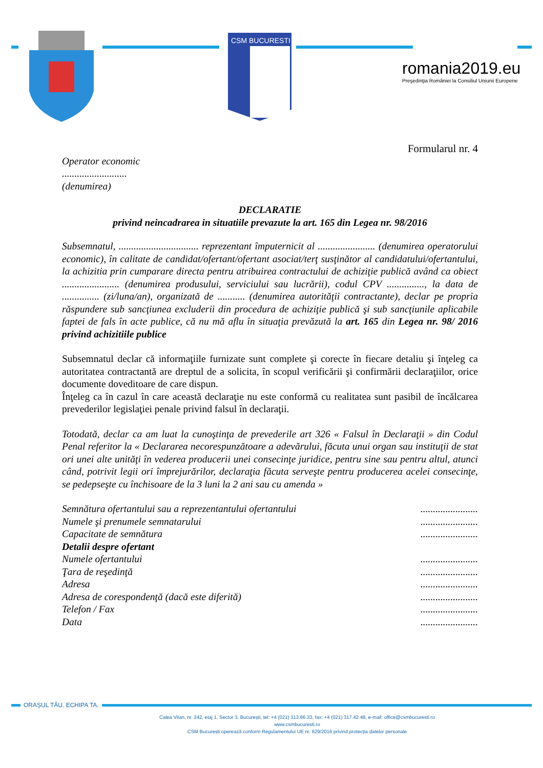CSM BUCURESTI
romania2019.eu
Preşedinţia României la Consiliul Uniunii Europene
Formularul nr. 4
Operator economic
..........................
(denumirea)
DECLARATIE
privind neincadrarea in situatiile prevazute la art. 165 din Legea nr. 98/2016
Subsemnatul, ................................ reprezentant împuternicit al ....................... (denumirea operatorului economic), în calitate de candidat/ofertant/ofertant asociat/terţ susţinător al candidatului/ofertantului, la achizitia prin cumparare directa pentru atribuirea contractului de achiziţie publică având ca obiect ....................... (denumirea produsului, serviciului sau lucrării), codul CPV ..............., la data de ............... (zi/luna/an), organizată de ........... (denumirea autorităţii contractante), declar pe propria răspundere sub sancţiunea excluderii din procedura de achiziţie publică şi sub sancţiunile aplicabile faptei de fals în acte publice, că nu mă aflu în situaţia prevăzută la art. 165 din Legea nr. 98/ 2016 privind achizitiile publice
Subsemnatul declar că informaţiile furnizate sunt complete şi corecte în fiecare detaliu şi înţeleg ca autoritatea contractantă are dreptul de a solicita, în scopul verificării şi confirmării declaraţiilor, orice documente doveditoare de care dispun.
Înţeleg ca în cazul în care această declaraţie nu este conformă cu realitatea sunt pasibil de încălcarea prevederilor legislaţiei penale privind falsul în declaraţii.
Totodată, declar ca am luat la cunoştinţa de prevederile art 326 « Falsul în Declaraţii » din Codul Penal referitor la « Declararea necorespunzătoare a adevărului, făcuta unui organ sau instituţii de stat ori unei alte unităţi în vederea producerii unei consecinţe juridice, pentru sine sau pentru altul, atunci când, potrivit legii ori împrejurărilor, declaraţia făcuta serveşte pentru producerea acelei consecinţe, se pedepseşte cu închisoare de la 3 luni la 2 ani sau cu amenda »
Semnătura ofertantului sau a reprezentantului ofertantului.......................
Numele şi prenumele semnatarului.......................
Capacitate de semnătura.......................
Detalii despre ofertant
Numele ofertantului.......................
Ţara de reşedinţă.......................
Adresa.......................
Adresa de corespondenţă (dacă este diferită).......................
Telefon / Fax.......................
Data.......................
ORAȘUL TĂU. ECHIPA TA.
Calea Vitan, nr. 242, etaj 1, Sector 3, București, tel: +4 (021) 313.66.33, fax: +4 (021) 317.42.48, e-mail: office@csmbucuresti.ro
www.csmbucuresti.ro
CSM București operează conform Regulamentului UE nr. 629/2016 privind protecția datelor personale